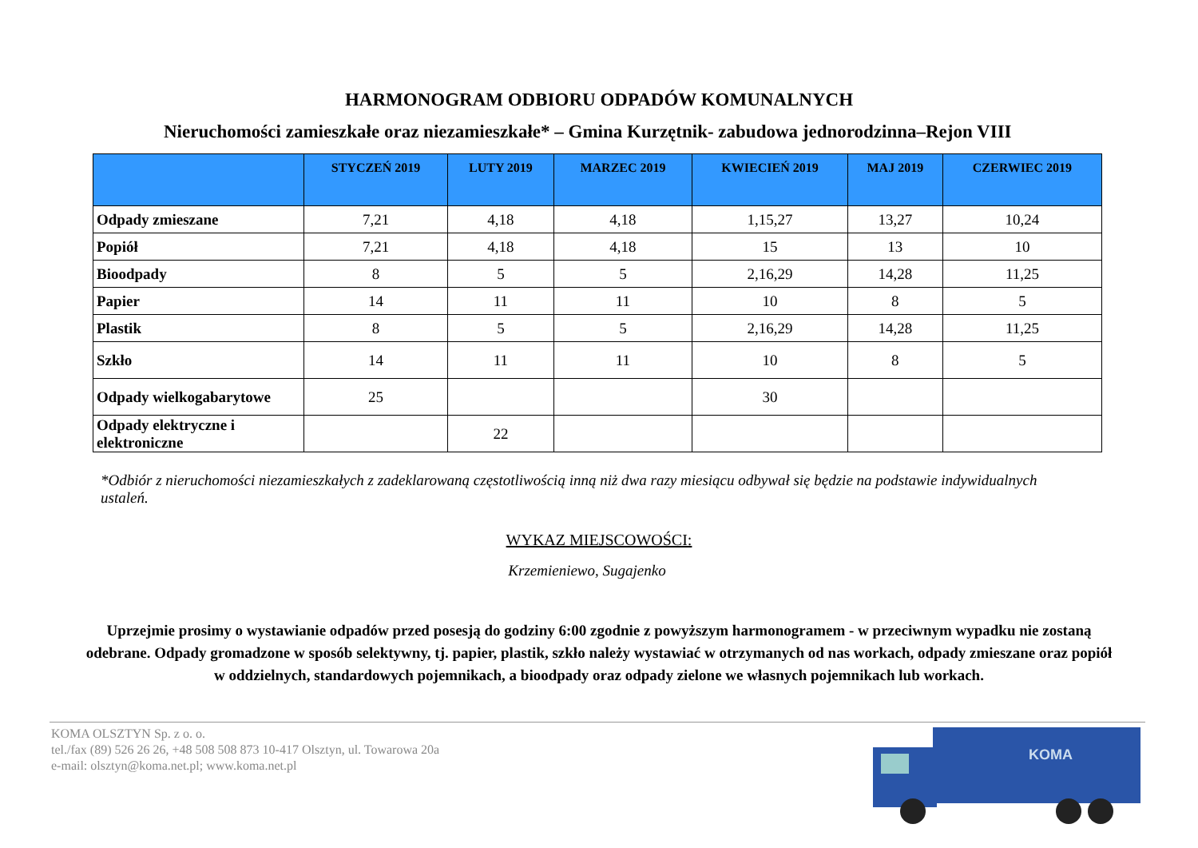HARMONOGRAM ODBIORU ODPADÓW KOMUNALNYCH
Nieruchomości zamieszkałe oraz niezamieszkałe* – Gmina Kurzętnik- zabudowa jednorodzinna–Rejon VIII
| | STYCZEŃ 2019 | LUTY 2019 | MARZEC 2019 | KWIECIEŃ 2019 | MAJ 2019 | CZERWIEC 2019 |
| --- | --- | --- | --- | --- | --- | --- |
| Odpady zmieszane | 7,21 | 4,18 | 4,18 | 1,15,27 | 13,27 | 10,24 |
| Popiół | 7,21 | 4,18 | 4,18 | 15 | 13 | 10 |
| Bioodpady | 8 | 5 | 5 | 2,16,29 | 14,28 | 11,25 |
| Papier | 14 | 11 | 11 | 10 | 8 | 5 |
| Plastik | 8 | 5 | 5 | 2,16,29 | 14,28 | 11,25 |
| Szkło | 14 | 11 | 11 | 10 | 8 | 5 |
| Odpady wielkogabarytowe | 25 | | | 30 | | |
| Odpady elektryczne i elektroniczne | | 22 | | | | |
*Odbiór z nieruchomości niezamieszkałych z zadeklarowaną częstotliwością inną niż dwa razy miesiącu odbywał się będzie na podstawie indywidualnych ustaleń.
WYKAZ MIEJSCOWOŚCI:
Krzemieniewo, Sugajenko
Uprzejmie prosimy o wystawianie odpadów przed posesją do godziny 6:00 zgodnie z powyższym harmonogramem - w przeciwnym wypadku nie zostaną odebrane. Odpady gromadzone w sposób selektywny, tj. papier, plastik, szkło należy wystawiać w otrzymanych od nas workach, odpady zmieszane oraz popiół w oddzielnych, standardowych pojemnikach, a bioodpady oraz odpady zielone we własnych pojemnikach lub workach.
KOMA OLSZTYN Sp. z o. o.
tel./fax (89) 526 26 26, +48 508 508 873 10-417 Olsztyn, ul. Towarowa 20a
e-mail: olsztyn@koma.net.pl; www.koma.net.pl
KOMA